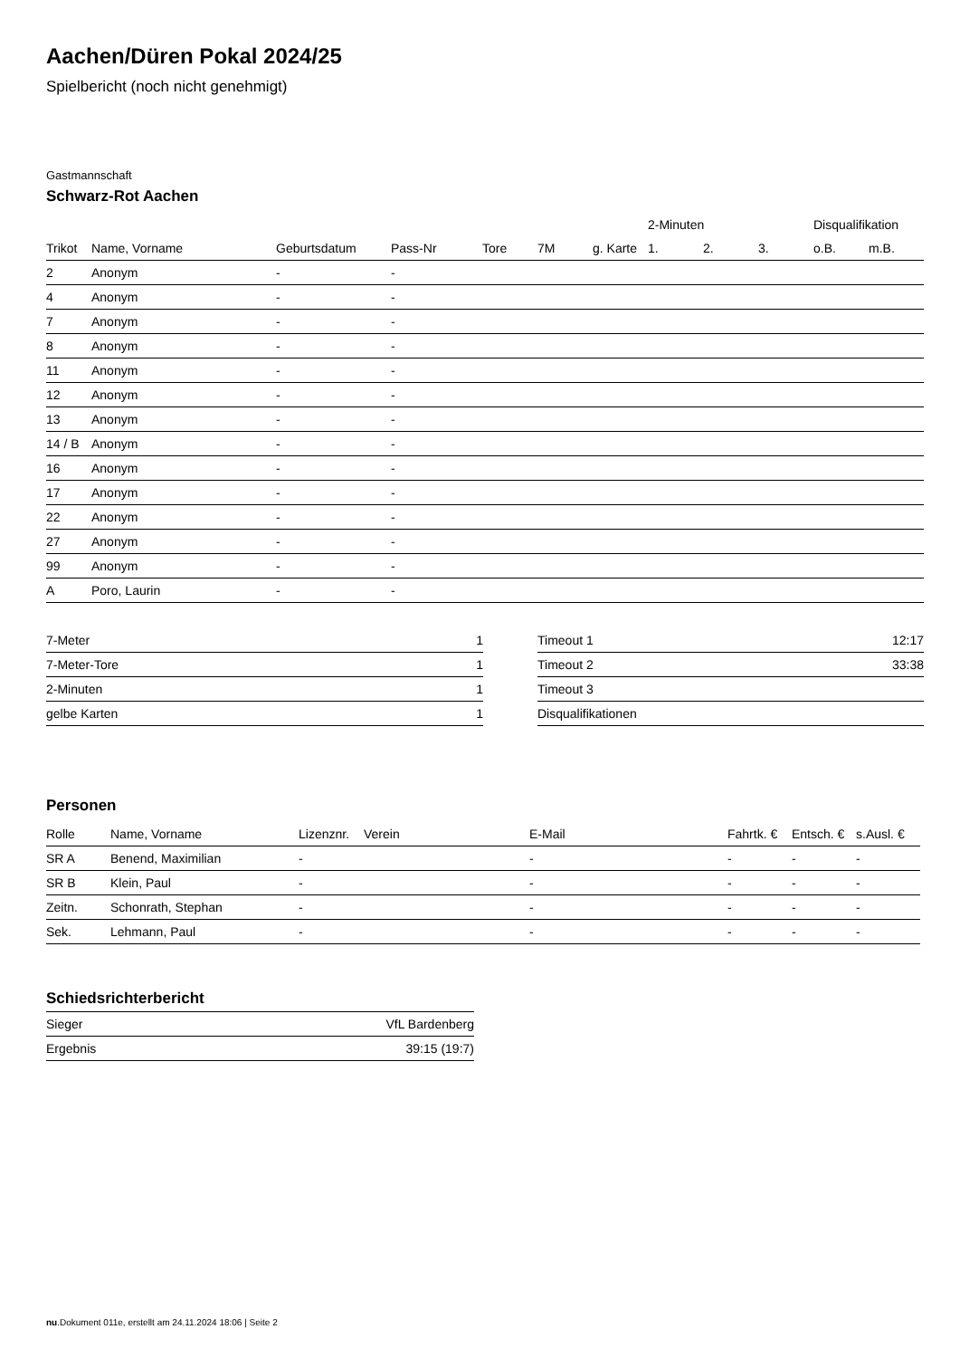Aachen/Düren Pokal 2024/25
Spielbericht (noch nicht genehmigt)
Gastmannschaft
Schwarz-Rot Aachen
| | | | | | | | 2-Minuten | | | Disqualifikation | |
| --- | --- | --- | --- | --- | --- | --- | --- | --- | --- | --- | --- |
| Trikot | Name, Vorname | Geburtsdatum | Pass-Nr | Tore | 7M | g. Karte | 1. | 2. | 3. | o.B. | m.B. |
| 2 | Anonym | - | - | | | | | | | | |
| 4 | Anonym | - | - | | | | | | | | |
| 7 | Anonym | - | - | | | | | | | | |
| 8 | Anonym | - | - | | | | | | | | |
| 11 | Anonym | - | - | | | | | | | | |
| 12 | Anonym | - | - | | | | | | | | |
| 13 | Anonym | - | - | | | | | | | | |
| 14 / B | Anonym | - | - | | | | | | | | |
| 16 | Anonym | - | - | | | | | | | | |
| 17 | Anonym | - | - | | | | | | | | |
| 22 | Anonym | - | - | | | | | | | | |
| 27 | Anonym | - | - | | | | | | | | |
| 99 | Anonym | - | - | | | | | | | | |
| A | Poro, Laurin | - | - | | | | | | | | |
| 7-Meter | 1 |
| 7-Meter-Tore | 1 |
| 2-Minuten | 1 |
| gelbe Karten | 1 |
| Timeout 1 | 12:17 |
| Timeout 2 | 33:38 |
| Timeout 3 | |
| Disqualifikationen | |
Personen
| Rolle | Name, Vorname | Lizenznr. | Verein | E-Mail | Fahrtk. € | Entsch. € | s.Ausl. € |
| --- | --- | --- | --- | --- | --- | --- | --- |
| SR A | Benend, Maximilian | - | | - | - | - | - |
| SR B | Klein, Paul | - | | - | - | - | - |
| Zeitn. | Schonrath, Stephan | - | | - | - | - | - |
| Sek. | Lehmann, Paul | - | | - | - | - | - |
Schiedsrichterbericht
| Sieger | VfL Bardenberg |
| Ergebnis | 39:15 (19:7) |
nu.Dokument 011e, erstellt am 24.11.2024 18:06 | Seite 2